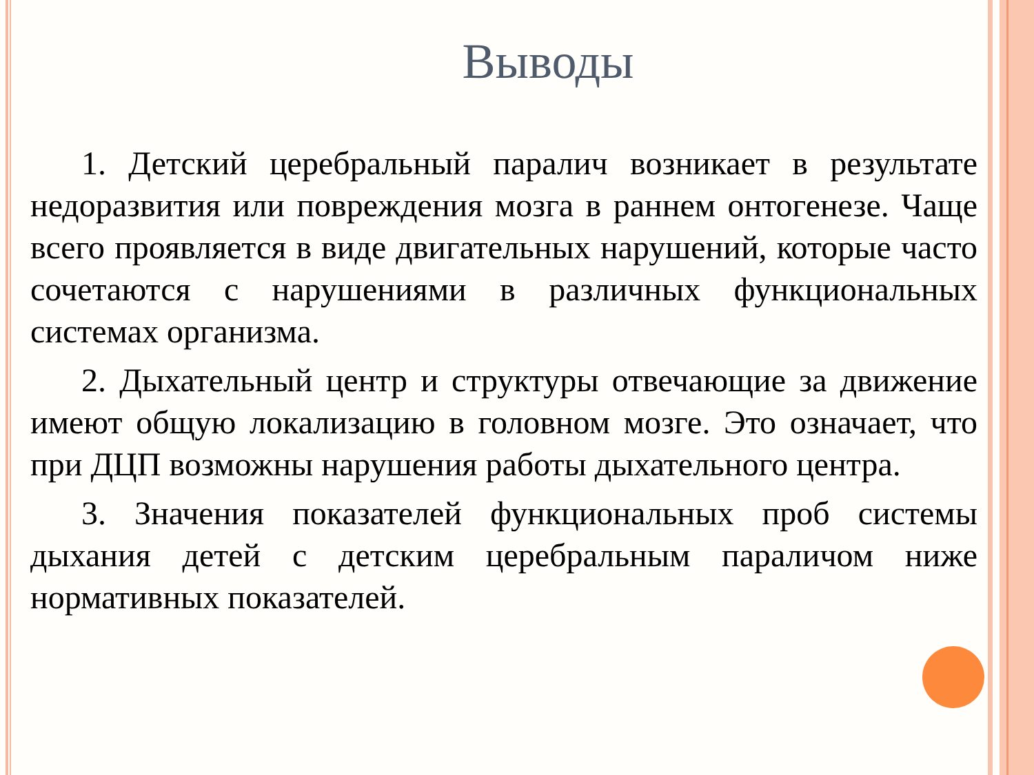Выводы
1. Детский церебральный паралич возникает в результате недоразвития или повреждения мозга в раннем онтогенезе. Чаще всего проявляется в виде двигательных нарушений, которые часто сочетаются с нарушениями в различных функциональных системах организма.
2. Дыхательный центр и структуры отвечающие за движение имеют общую локализацию в головном мозге. Это означает, что при ДЦП возможны нарушения работы дыхательного центра.
3. Значения показателей функциональных проб системы дыхания детей с детским церебральным параличом ниже нормативных показателей.